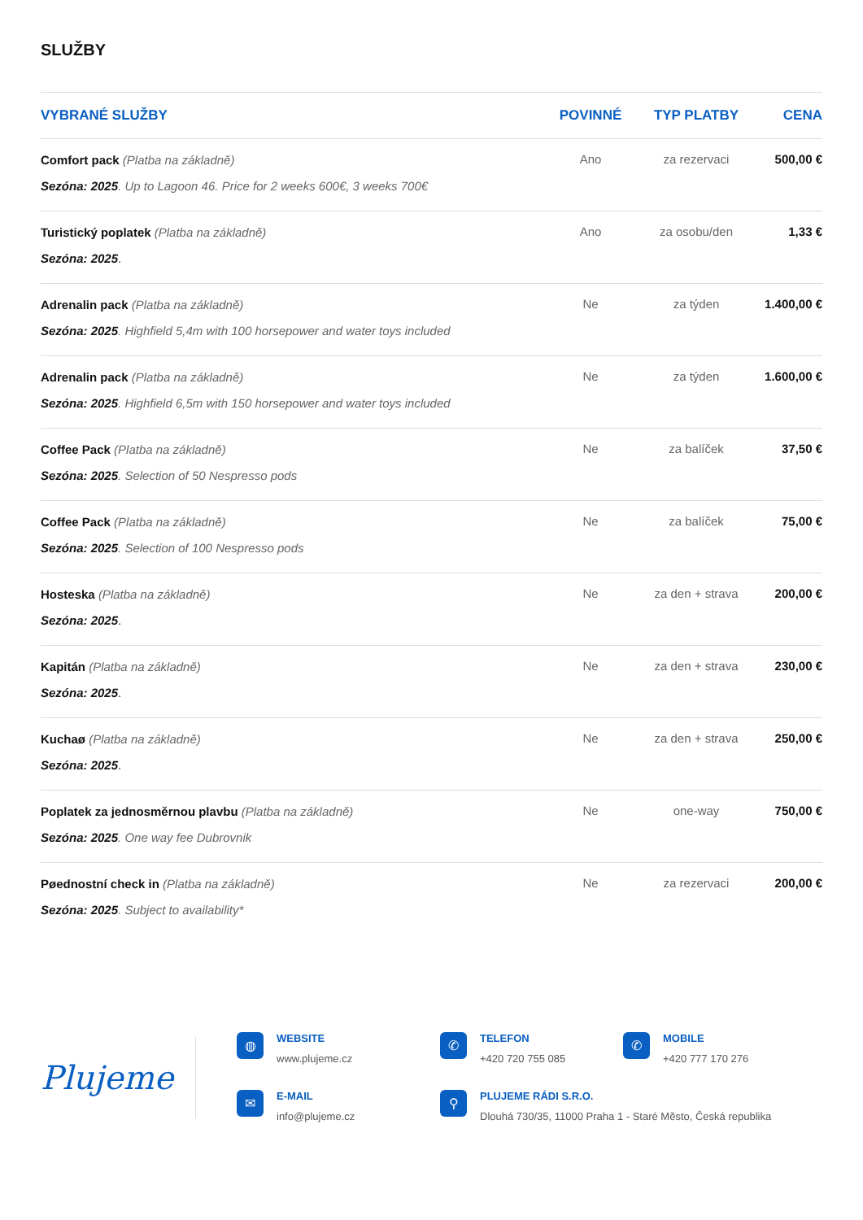SLUŽBY
| VYBRANÉ SLUŽBY | POVINNÉ | TYP PLATBY | CENA |
| --- | --- | --- | --- |
| Comfort pack (Platba na základně) Sezóna: 2025 . Up to Lagoon 46. Price for 2 weeks 600€, 3 weeks 700€ | Ano | za rezervaci | 500,00 € |
| Turistický poplatek (Platba na základně) Sezóna: 2025 . | Ano | za osobu/den | 1,33 € |
| Adrenalin pack (Platba na základně) Sezóna: 2025 . Highfield 5,4m with 100 horsepower and water toys included | Ne | za týden | 1.400,00 € |
| Adrenalin pack (Platba na základně) Sezóna: 2025 . Highfield 6,5m with 150 horsepower and water toys included | Ne | za týden | 1.600,00 € |
| Coffee Pack (Platba na základně) Sezóna: 2025 . Selection of 50 Nespresso pods | Ne | za balíček | 37,50 € |
| Coffee Pack (Platba na základně) Sezóna: 2025 . Selection of 100 Nespresso pods | Ne | za balíček | 75,00 € |
| Hosteska (Platba na základně) Sezóna: 2025 . | Ne | za den + strava | 200,00 € |
| Kapitán (Platba na základně) Sezóna: 2025 . | Ne | za den + strava | 230,00 € |
| Kuchaø (Platba na základně) Sezóna: 2025 . | Ne | za den + strava | 250,00 € |
| Poplatek za jednosměrnou plavbu (Platba na základně) Sezóna: 2025 . One way fee Dubrovnik | Ne | one-way | 750,00 € |
| Pøednostní check in (Platba na základně) Sezóna: 2025 . Subject to availability* | Ne | za rezervaci | 200,00 € |
Plujeme
◍
WEBSITE
www.plujeme.cz
✆
TELEFON
+420 720 755 085
✆
MOBILE
+420 777 170 276
✉
E-MAIL
info@plujeme.cz
⚲
PLUJEME RÁDI S.R.O.
Dlouhá 730/35, 11000 Praha 1 - Staré Město, Česká republika